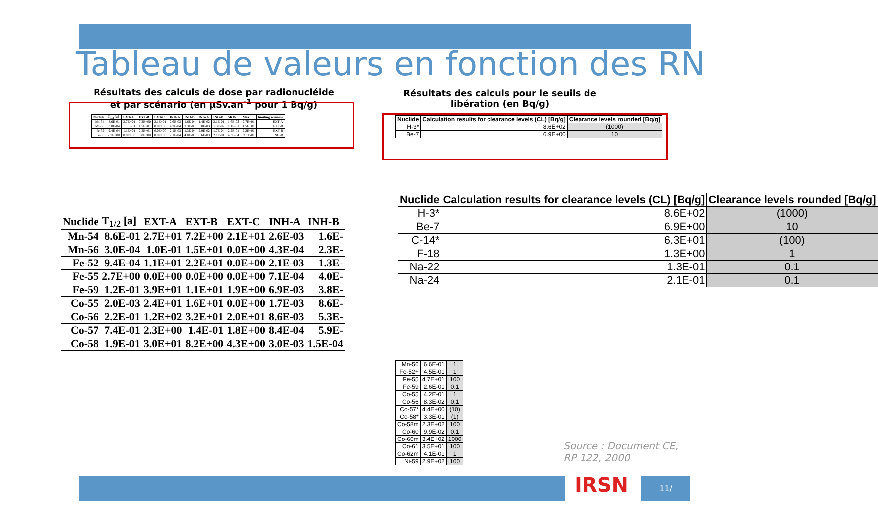Tableau de valeurs en fonction des RN
Résultats des calculs de dose par radionucléide et par scénario (en µSv.an<sup>-1</sup> pour 1 Bq/g)
Résultats des calculs pour le seuils de libération (en Bq/g)
| Nuclide | T<sub>1/2</sub> [a] | EXT-A | EXT-B | EXT-C | INH-A | INH-B | ING-A | ING-B | SKIN | Max. | limiting scenario |
| --- | --- | --- | --- | --- | --- | --- | --- | --- | --- | --- | --- |
| Mn-54 | 8.6E-01 | 2.7E+01 | 7.2E+00 | 2.1E+01 | 2.6E-03 | 1.6E-04 | 1.4E-02 | 2.1E-01 | 1.6E-03 | 2.7E+01 | EXT-A |
| Mn-56 | 3.0E-04 | 1.0E-01 | 1.5E+01 | 0.0E+00 | 4.3E-04 | 2.3E-05 | 5.0E-03 | 1.3E-07 | 1.1E-01 | 1.5E+01 | EXT-B |
| Fe-52 | 9.4E-04 | 1.1E+01 | 2.2E+01 | 0.0E+00 | 2.1E-03 | 1.3E-04 | 2.9E-02 | 1.7E-04 | 2.2E-01 | 2.2E+01 | EXT-B |
| Fe-55 | 2.7E+00 | 0.0E+00 | 0.0E+00 | 0.0E+00 | 7.1E-04 | 4.0E-05 | 6.6E-03 | 2.1E-01 | 4.3E-04 | 2.1E-01 | ING-B |
| Nuclide | T<sub>1/2</sub> [a] | EXT-A | EXT-B | EXT-C | INH-A | INH-B |
| --- | --- | --- | --- | --- | --- | --- |
| Mn-54 | 8.6E-01 | 2.7E+01 | 7.2E+00 | 2.1E+01 | 2.6E-03 | 1.6E- |
| Mn-56 | 3.0E-04 | 1.0E-01 | 1.5E+01 | 0.0E+00 | 4.3E-04 | 2.3E- |
| Fe-52 | 9.4E-04 | 1.1E+01 | 2.2E+01 | 0.0E+00 | 2.1E-03 | 1.3E- |
| Fe-55 | 2.7E+00 | 0.0E+00 | 0.0E+00 | 0.0E+00 | 7.1E-04 | 4.0E- |
| Fe-59 | 1.2E-01 | 3.9E+01 | 1.1E+01 | 1.9E+00 | 6.9E-03 | 3.8E- |
| Co-55 | 2.0E-03 | 2.4E+01 | 1.6E+01 | 0.0E+00 | 1.7E-03 | 8.6E- |
| Co-56 | 2.2E-01 | 1.2E+02 | 3.2E+01 | 2.0E+01 | 8.6E-03 | 5.3E- |
| Co-57 | 7.4E-01 | 2.3E+00 | 1.4E-01 | 1.8E+00 | 8.4E-04 | 5.9E- |
| Co-58 | 1.9E-01 | 3.0E+01 | 8.2E+00 | 4.3E+00 | 3.0E-03 | 1.5E-04 |
| Nuclide | Calculation results for clearance levels (CL) [Bq/g] | Clearance levels rounded [Bq/g] |
| --- | --- | --- |
| H-3* | 8.6E+02 | (1000) |
| Be-7 | 6.9E+00 | 10 |
| Nuclide | Calculation results for clearance levels (CL) [Bq/g] | Clearance levels rounded [Bq/g] |
| --- | --- | --- |
| H-3* | 8.6E+02 | (1000) |
| Be-7 | 6.9E+00 | 10 |
| C-14* | 6.3E+01 | (100) |
| F-18 | 1.3E+00 | 1 |
| Na-22 | 1.3E-01 | 0.1 |
| Na-24 | 2.1E-01 | 0.1 |
| Mn-56 | 6.6E-01 | 1 |
| Fe-52+ | 4.5E-01 | 1 |
| Fe-55 | 4.7E+01 | 100 |
| Fe-59 | 2.6E-01 | 0.1 |
| Co-55 | 4.2E-01 | 1 |
| Co-56 | 8.3E-02 | 0.1 |
| Co-57* | 4.4E+00 | (10) |
| Co-58* | 3.3E-01 | (1) |
| Co-58m | 2.3E+02 | 100 |
| Co-60 | 9.9E-02 | 0.1 |
| Co-60m | 3.4E+02 | 1000 |
| Co-61 | 3.5E+01 | 100 |
| Co-62m | 4.1E-01 | 1 |
| Ni-59 | 2.9E+02 | 100 |
Source : Document CE,
RP 122, 2000
IRSN 11/